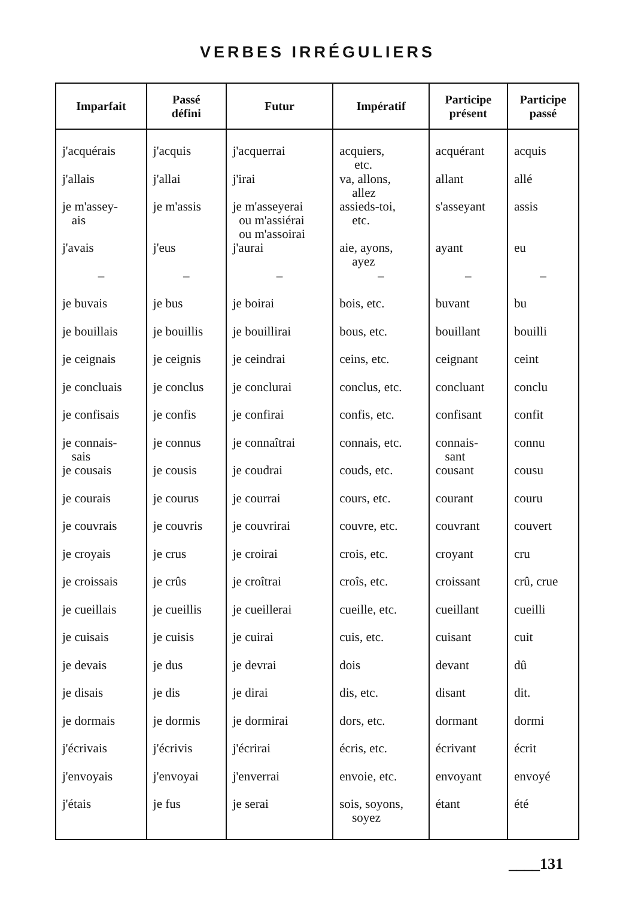VERBES IRRÉGULIERS
| Imparfait | Passé défini | Futur | Impératif | Participe présent | Participe passé |
| --- | --- | --- | --- | --- | --- |
| j'acquérais | j'acquis | j'acquerrai | acquiers, etc. | acquérant | acquis |
| j'allais | j'allai | j'irai | va, allons, allez | allant | allé |
| je m'assey- ais | je m'assis | je m'asseyerai ou m'assiérai ou m'assoirai | assieds-toi, etc. | s'asseyant | assis |
| j'avais | j'eus | j'aurai | aie, ayons, ayez | ayant | eu |
| – | – | – | – | – | – |
| je buvais | je bus | je boirai | bois, etc. | buvant | bu |
| je bouillais | je bouillis | je bouillirai | bous, etc. | bouillant | bouilli |
| je ceignais | je ceignis | je ceindrai | ceins, etc. | ceignant | ceint |
| je concluais | je conclus | je conclurai | conclus, etc. | concluant | conclu |
| je confisais | je confis | je confirai | confis, etc. | confisant | confit |
| je connais- sais | je connus | je connaîtrai | connais, etc. | connais- sant | connu |
| je cousais | je cousis | je coudrai | couds, etc. | cousant | cousu |
| je courais | je courus | je courrai | cours, etc. | courant | couru |
| je couvrais | je couvris | je couvrirai | couvre, etc. | couvrant | couvert |
| je croyais | je crus | je croirai | crois, etc. | croyant | cru |
| je croissais | je crûs | je croîtrai | croîs, etc. | croissant | crû, crue |
| je cueillais | je cueillis | je cueillerai | cueille, etc. | cueillant | cueilli |
| je cuisais | je cuisis | je cuirai | cuis, etc. | cuisant | cuit |
| je devais | je dus | je devrai | dois | devant | dû |
| je disais | je dis | je dirai | dis, etc. | disant | dit. |
| je dormais | je dormis | je dormirai | dors, etc. | dormant | dormi |
| j'écrivais | j'écrivis | j'écrirai | écris, etc. | écrivant | écrit |
| j'envoyais | j'envoyai | j'enverrai | envoie, etc. | envoyant | envoyé |
| j'étais | je fus | je serai | sois, soyons, soyez | étant | été |
____131